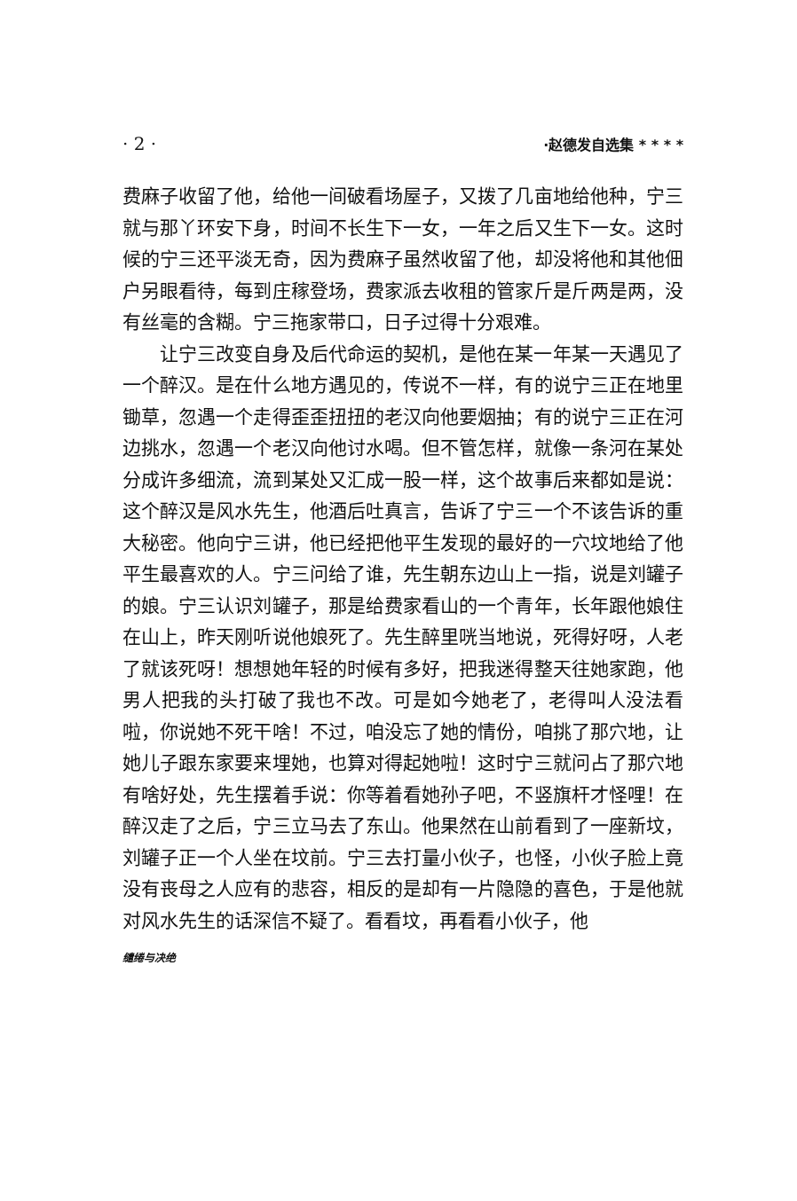· 2 · ·赵德发自选集 * * * *
费麻子收留了他，给他一间破看场屋子，又拨了几亩地给他种，宁三就与那丫环安下身，时间不长生下一女，一年之后又生下一女。这时候的宁三还平淡无奇，因为费麻子虽然收留了他，却没将他和其他佃户另眼看待，每到庄稼登场，费家派去收租的管家斤是斤两是两，没有丝毫的含糊。宁三拖家带口，日子过得十分艰难。
让宁三改变自身及后代命运的契机，是他在某一年某一天遇见了一个醉汉。是在什么地方遇见的，传说不一样，有的说宁三正在地里锄草，忽遇一个走得歪歪扭扭的老汉向他要烟抽；有的说宁三正在河边挑水，忽遇一个老汉向他讨水喝。但不管怎样，就像一条河在某处分成许多细流，流到某处又汇成一股一样，这个故事后来都如是说：这个醉汉是风水先生，他酒后吐真言，告诉了宁三一个不该告诉的重大秘密。他向宁三讲，他已经把他平生发现的最好的一穴坟地给了他平生最喜欢的人。宁三问给了谁，先生朝东边山上一指，说是刘罐子的娘。宁三认识刘罐子，那是给费家看山的一个青年，长年跟他娘住在山上，昨天刚听说他娘死了。先生醉里咣当地说，死得好呀，人老了就该死呀！想想她年轻的时候有多好，把我迷得整天往她家跑，他男人把我的头打破了我也不改。可是如今她老了，老得叫人没法看啦，你说她不死干啥！不过，咱没忘了她的情份，咱挑了那穴地，让她儿子跟东家要来埋她，也算对得起她啦！这时宁三就问占了那穴地有啥好处，先生摆着手说：你等着看她孙子吧，不竖旗杆才怪哩！在醉汉走了之后，宁三立马去了东山。他果然在山前看到了一座新坟，刘罐子正一个人坐在坟前。宁三去打量小伙子，也怪，小伙子脸上竟没有丧母之人应有的悲容，相反的是却有一片隐隐的喜色，于是他就对风水先生的话深信不疑了。看看坟，再看看小伙子，他
缱绻与决绝